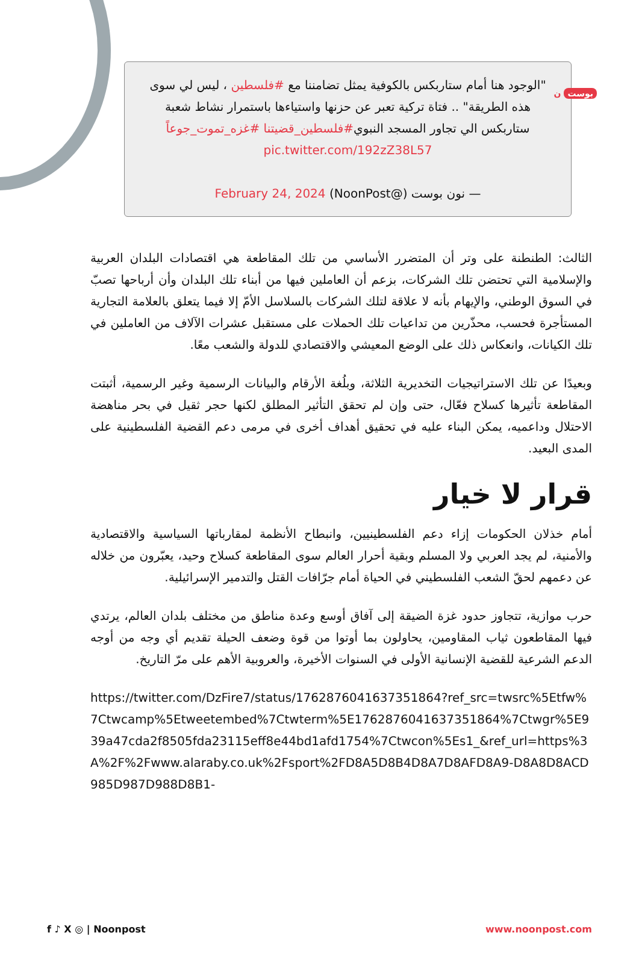بوست ن
"الوجود هنا أمام ستاربكس بالكوفية يمثل تضامننا مع #فلسطين ، ليس لي سوى هذه الطريقة" .. فتاة تركية تعبر عن حزنها واستياءها باستمرار نشاط شعبة ستاربكس الي تجاور المسجد النبوي#فلسطين_قضيتنا #غزه_تموت_جوعاً pic.twitter.com/192zZ38L57
— نون بوست (@NoonPost) February 24, 2024
الثالث: الطنطنة على وتر أن المتضرر الأساسي من تلك المقاطعة هي اقتصادات البلدان العربية والإسلامية التي تحتضن تلك الشركات، بزعم أن العاملين فيها من أبناء تلك البلدان وأن أرباحها تصبّ في السوق الوطني، والإيهام بأنه لا علاقة لتلك الشركات بالسلاسل الأمّ إلا فيما يتعلق بالعلامة التجارية المستأجرة فحسب، محذّرين من تداعيات تلك الحملات على مستقبل عشرات الآلاف من العاملين في تلك الكيانات، وانعكاس ذلك على الوضع المعيشي والاقتصادي للدولة والشعب معًا.
وبعيدًا عن تلك الاستراتيجيات التخديرية الثلاثة، وبلُغة الأرقام والبيانات الرسمية وغير الرسمية، أثبتت المقاطعة تأثيرها كسلاح فعّال، حتى وإن لم تحقق التأثير المطلق لكنها حجر ثقيل في بحر مناهضة الاحتلال وداعميه، يمكن البناء عليه في تحقيق أهداف أخرى في مرمى دعم القضية الفلسطينية على المدى البعيد.
قرار لا خيار
أمام خذلان الحكومات إزاء دعم الفلسطينيين، وانبطاح الأنظمة لمقارباتها السياسية والاقتصادية والأمنية، لم يجد العربي ولا المسلم وبقية أحرار العالم سوى المقاطعة كسلاح وحيد، يعبّرون من خلاله عن دعمهم لحقّ الشعب الفلسطيني في الحياة أمام جرّافات القتل والتدمير الإسرائيلية.
حرب موازية، تتجاوز حدود غزة الضيقة إلى آفاق أوسع وعدة مناطق من مختلف بلدان العالم، يرتدي فيها المقاطعون ثياب المقاومين، يحاولون بما أوتوا من قوة وضعف الحيلة تقديم أي وجه من أوجه الدعم الشرعية للقضية الإنسانية الأولى في السنوات الأخيرة، والعروبية الأهم على مرّ التاريخ.
https://twitter.com/DzFire7/status/1762876041637351864?ref_src=twsrc%5Etfw%7Ctwcamp%5Etweetembed%7Ctwterm%5E1762876041637351864%7Ctwgr%5E939a47cda2f8505fda23115eff8e44bd1afd1754%7Ctwcon%5Es1_&ref_url=https%3A%2F%2Fwww.alaraby.co.uk%2Fsport%2FD8A5D8B4D8A7D8AFD8A9-D8A8D8ACD985D987D988D8B1-
f ♪ X ◎ | Noonpost www.noonpost.com